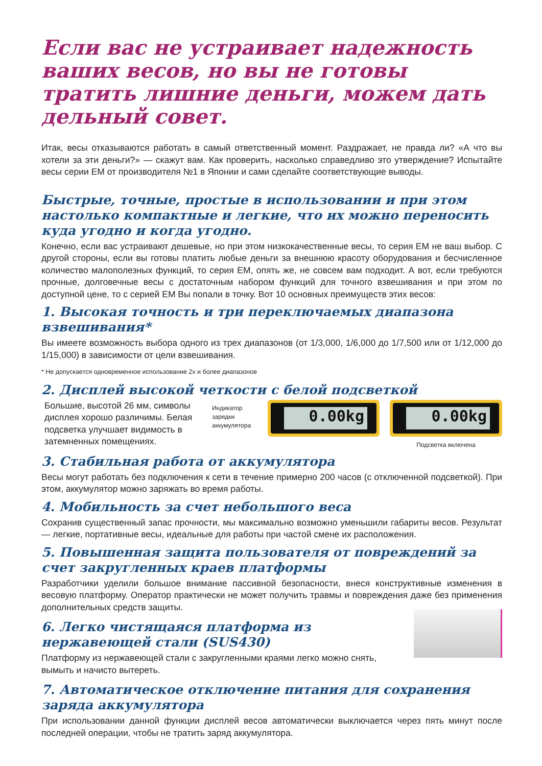Если вас не устраивает надежность ваших весов, но вы не готовы тратить лишние деньги, можем дать дельный совет.
Итак, весы отказываются работать в самый ответственный момент. Раздражает, не правда ли? «А что вы хотели за эти деньги?» — скажут вам. Как проверить, насколько справедливо это утверждение? Испытайте весы серии EM от производителя №1 в Японии и сами сделайте соответствующие выводы.
Быстрые, точные, простые в использовании и при этом настолько компактные и легкие, что их можно переносить куда угодно и когда угодно.
Конечно, если вас устраивают дешевые, но при этом низкокачественные весы, то серия EM не ваш выбор. С другой стороны, если вы готовы платить любые деньги за внешнюю красоту оборудования и бесчисленное количество малополезных функций, то серия EM, опять же, не совсем вам подходит. А вот, если требуются прочные, долговечные весы с достаточным набором функций для точного взвешивания и при этом по доступной цене, то с серией EM Вы попали в точку. Вот 10 основных преимуществ этих весов:
1. Высокая точность и три переключаемых диапазона взвешивания*
Вы имеете возможность выбора одного из трех диапазонов (от 1/3,000, 1/6,000 до 1/7,500 или от 1/12,000 до 1/15,000) в зависимости от цели взвешивания.
* Не допускается одновременное использование 2х и более диапазонов
2. Дисплей высокой четкости с белой подсветкой
Большие, высотой 26 мм, символы дисплея хорошо различимы. Белая подсветка улучшает видимость в затемненных помещениях.
Индикатор зарядки аккумулятора
0.00kg 0.00kg
Подсветка включена
3. Стабильная работа от аккумулятора
Весы могут работать без подключения к сети в течение примерно 200 часов (с отключенной подсветкой). При этом, аккумулятор можно заряжать во время работы.
4. Мобильность за счет небольшого веса
Сохранив существенный запас прочности, мы максимально возможно уменьшили габариты весов. Результат — легкие, портативные весы, идеальные для работы при частой смене их расположения.
5. Повышенная защита пользователя от повреждений за счет закругленных краев платформы
Разработчики уделили большое внимание пассивной безопасности, внеся конструктивные изменения в весовую платформу. Оператор практически не может получить травмы и повреждения даже без применения дополнительных средств защиты.
6. Легко чистящаяся платформа из нержавеющей стали (SUS430)
Платформу из нержавеющей стали с закругленными краями легко можно снять, вымыть и начисто вытереть.
7. Автоматическое отключение питания для сохранения заряда аккумулятора
При использовании данной функции дисплей весов автоматически выключается через пять минут после последней операции, чтобы не тратить заряд аккумулятора.